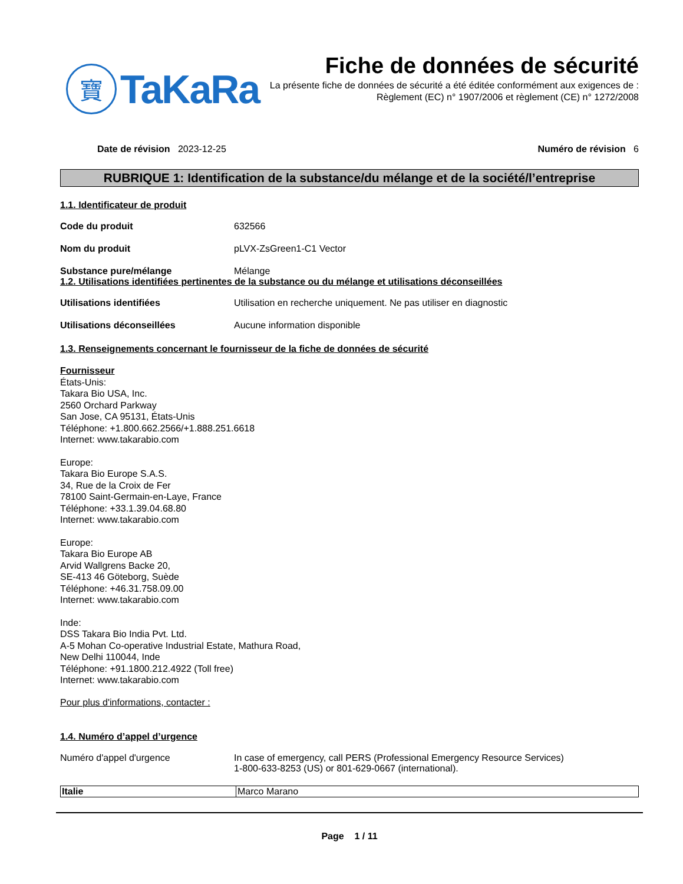寶
TaKaRa
Fiche de données de sécurité
La présente fiche de données de sécurité a été éditée conformément aux exigences de :
Règlement (EC) n° 1907/2006 et règlement (CE) n° 1272/2008
Date de révision 2023-12-25 Numéro de révision 6
RUBRIQUE 1: Identification de la substance/du mélange et de la société/l’entreprise
1.1. Identificateur de produit
Code du produit 632566
Nom du produit pLVX-ZsGreen1-C1 Vector
Substance pure/mélange Mélange
1.2. Utilisations identifiées pertinentes de la substance ou du mélange et utilisations déconseillées
Utilisations identifiées Utilisation en recherche uniquement. Ne pas utiliser en diagnostic
Utilisations déconseillées Aucune information disponible
1.3. Renseignements concernant le fournisseur de la fiche de données de sécurité
Fournisseur
États-Unis:
Takara Bio USA, Inc.
2560 Orchard Parkway
San Jose, CA 95131, États-Unis
Téléphone: +1.800.662.2566/+1.888.251.6618
Internet: www.takarabio.com
Europe:
Takara Bio Europe S.A.S.
34, Rue de la Croix de Fer
78100 Saint-Germain-en-Laye, France
Téléphone: +33.1.39.04.68.80
Internet: www.takarabio.com
Europe:
Takara Bio Europe AB
Arvid Wallgrens Backe 20,
SE-413 46 Göteborg, Suède
Téléphone: +46.31.758.09.00
Internet: www.takarabio.com
Inde:
DSS Takara Bio India Pvt. Ltd.
A-5 Mohan Co-operative Industrial Estate, Mathura Road,
New Delhi 110044, Inde
Téléphone: +91.1800.212.4922 (Toll free)
Internet: www.takarabio.com
Pour plus d'informations, contacter :
1.4. Numéro d’appel d’urgence
Numéro d'appel d'urgence In case of emergency, call PERS (Professional Emergency Resource Services)
1-800-633-8253 (US) or 801-629-0667 (international).
| Italie | Marco Marano |
Page 1 / 11